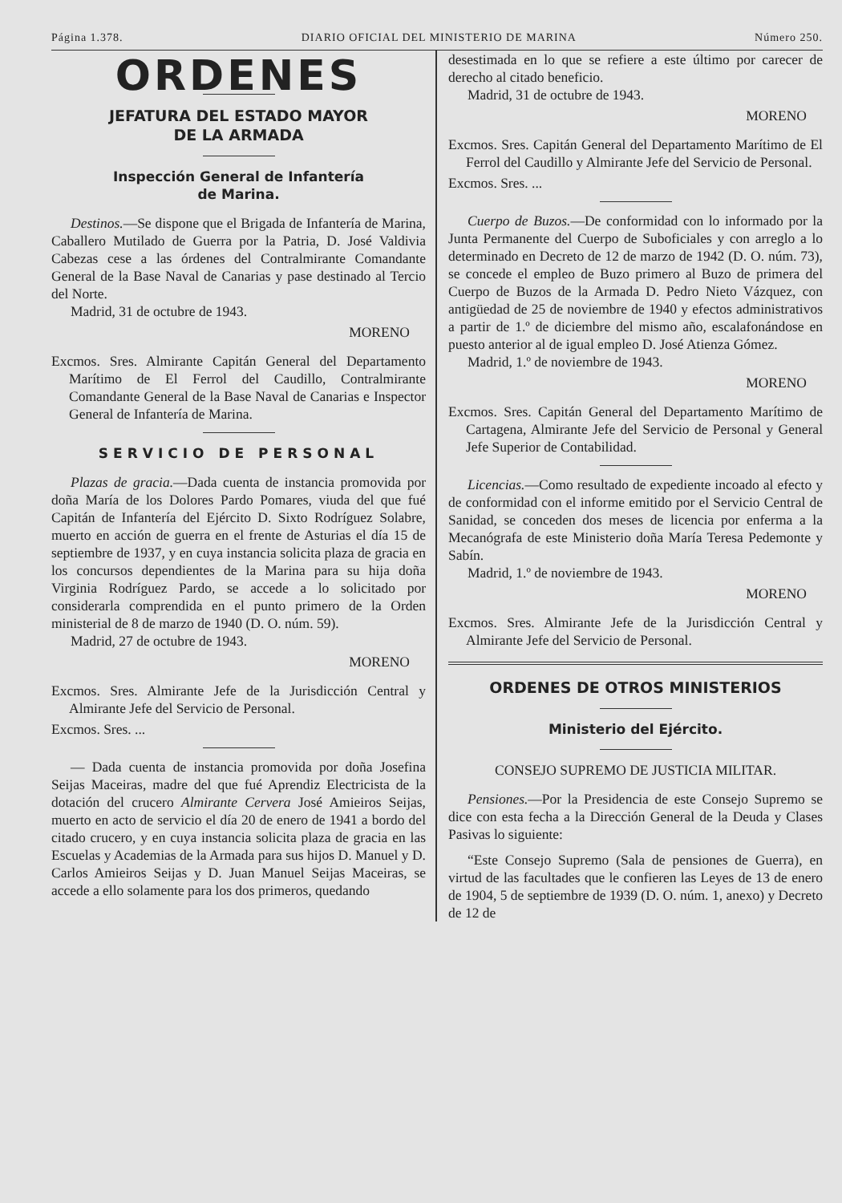Página 1.378. DIARIO OFICIAL DEL MINISTERIO DE MARINA Número 250.
ORDENES
JEFATURA DEL ESTADO MAYOR
DE LA ARMADA
Inspección General de Infantería
de Marina.
Destinos.—Se dispone que el Brigada de Infantería de Marina, Caballero Mutilado de Guerra por la Patria, D. José Valdivia Cabezas cese a las órdenes del Contralmirante Comandante General de la Base Naval de Canarias y pase destinado al Tercio del Norte.
Madrid, 31 de octubre de 1943.
MORENO
Excmos. Sres. Almirante Capitán General del Departamento Marítimo de El Ferrol del Caudillo, Contralmirante Comandante General de la Base Naval de Canarias e Inspector General de Infantería de Marina.
SERVICIO DE PERSONAL
Plazas de gracia.—Dada cuenta de instancia promovida por doña María de los Dolores Pardo Pomares, viuda del que fué Capitán de Infantería del Ejército D. Sixto Rodríguez Solabre, muerto en acción de guerra en el frente de Asturias el día 15 de septiembre de 1937, y en cuya instancia solicita plaza de gracia en los concursos dependientes de la Marina para su hija doña Virginia Rodríguez Pardo, se accede a lo solicitado por considerarla comprendida en el punto primero de la Orden ministerial de 8 de marzo de 1940 (D. O. núm. 59).
Madrid, 27 de octubre de 1943.
MORENO
Excmos. Sres. Almirante Jefe de la Jurisdicción Central y Almirante Jefe del Servicio de Personal.
Excmos. Sres. ...
— Dada cuenta de instancia promovida por doña Josefina Seijas Maceiras, madre del que fué Aprendiz Electricista de la dotación del crucero Almirante Cervera José Amieiros Seijas, muerto en acto de servicio el día 20 de enero de 1941 a bordo del citado crucero, y en cuya instancia solicita plaza de gracia en las Escuelas y Academias de la Armada para sus hijos D. Manuel y D. Carlos Amieiros Seijas y D. Juan Manuel Seijas Maceiras, se accede a ello solamente para los dos primeros, quedando
desestimada en lo que se refiere a este último por carecer de derecho al citado beneficio.
Madrid, 31 de octubre de 1943.
MORENO
Excmos. Sres. Capitán General del Departamento Marítimo de El Ferrol del Caudillo y Almirante Jefe del Servicio de Personal.
Excmos. Sres. ...
Cuerpo de Buzos.—De conformidad con lo informado por la Junta Permanente del Cuerpo de Suboficiales y con arreglo a lo determinado en Decreto de 12 de marzo de 1942 (D. O. núm. 73), se concede el empleo de Buzo primero al Buzo de primera del Cuerpo de Buzos de la Armada D. Pedro Nieto Vázquez, con antigüedad de 25 de noviembre de 1940 y efectos administrativos a partir de 1.º de diciembre del mismo año, escalafonándose en puesto anterior al de igual empleo D. José Atienza Gómez.
Madrid, 1.º de noviembre de 1943.
MORENO
Excmos. Sres. Capitán General del Departamento Marítimo de Cartagena, Almirante Jefe del Servicio de Personal y General Jefe Superior de Contabilidad.
Licencias.—Como resultado de expediente incoado al efecto y de conformidad con el informe emitido por el Servicio Central de Sanidad, se conceden dos meses de licencia por enferma a la Mecanógrafa de este Ministerio doña María Teresa Pedemonte y Sabín.
Madrid, 1.º de noviembre de 1943.
MORENO
Excmos. Sres. Almirante Jefe de la Jurisdicción Central y Almirante Jefe del Servicio de Personal.
ORDENES DE OTROS MINISTERIOS
Ministerio del Ejército.
CONSEJO SUPREMO DE JUSTICIA MILITAR.
Pensiones.—Por la Presidencia de este Consejo Supremo se dice con esta fecha a la Dirección General de la Deuda y Clases Pasivas lo siguiente:
“Este Consejo Supremo (Sala de pensiones de Guerra), en virtud de las facultades que le confieren las Leyes de 13 de enero de 1904, 5 de septiembre de 1939 (D. O. núm. 1, anexo) y Decreto de 12 de